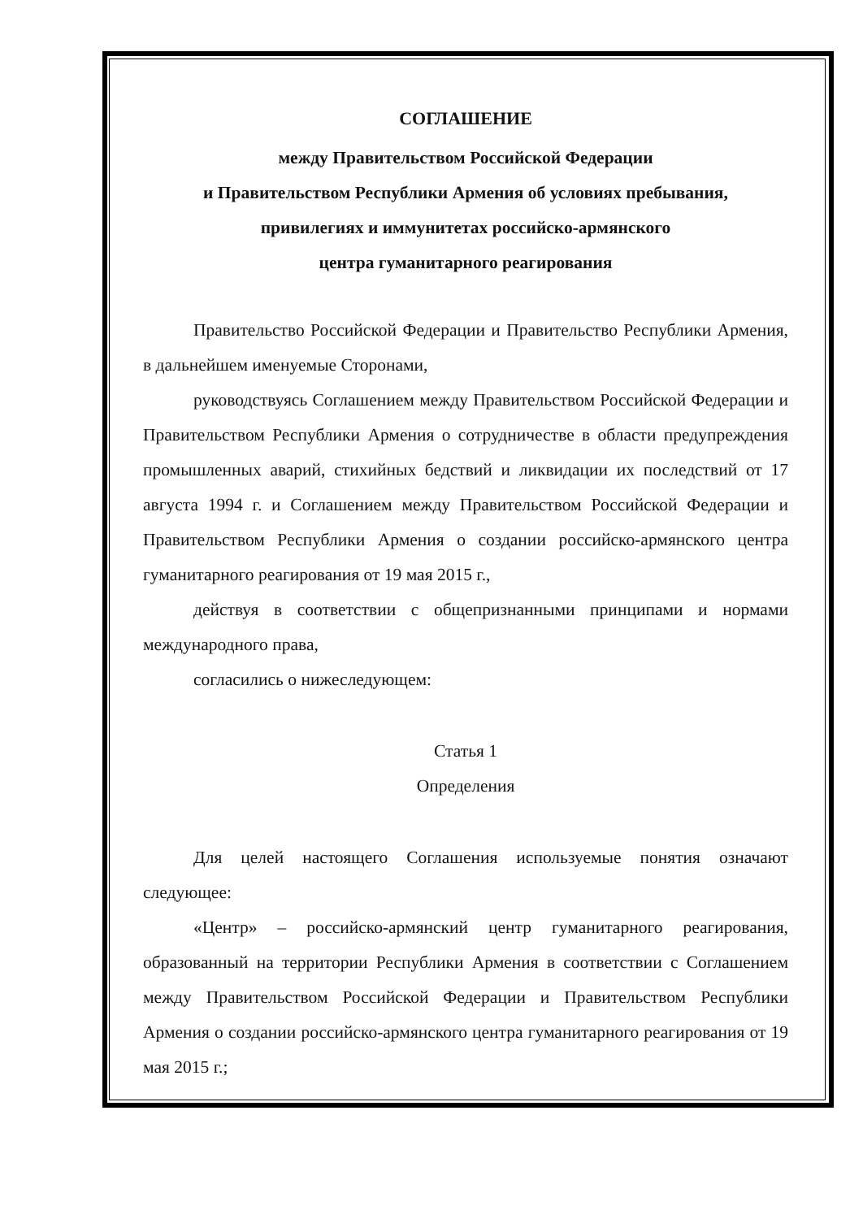СОГЛАШЕНИЕ
между Правительством Российской Федерации
и Правительством Республики Армения об условиях пребывания,
привилегиях и иммунитетах российско-армянского
центра гуманитарного реагирования
Правительство Российской Федерации и Правительство Республики Армения, в дальнейшем именуемые Сторонами,
руководствуясь Соглашением между Правительством Российской Федерации и Правительством Республики Армения о сотрудничестве в области предупреждения промышленных аварий, стихийных бедствий и ликвидации их последствий от 17 августа 1994 г. и Соглашением между Правительством Российской Федерации и Правительством Республики Армения о создании российско-армянского центра гуманитарного реагирования от 19 мая 2015 г.,
действуя в соответствии с общепризнанными принципами и нормами международного права,
согласились о нижеследующем:
Статья 1
Определения
Для целей настоящего Соглашения используемые понятия означают следующее:
«Центр» – российско-армянский центр гуманитарного реагирования, образованный на территории Республики Армения в соответствии с Соглашением между Правительством Российской Федерации и Правительством Республики Армения о создании российско-армянского центра гуманитарного реагирования от 19 мая 2015 г.;